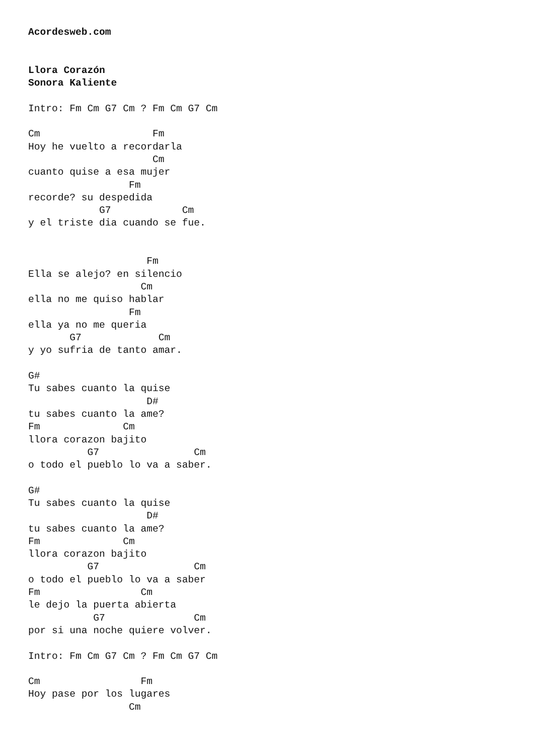Acordesweb.com


Llora Corazón
Sonora Kaliente

Intro: Fm Cm G7 Cm ? Fm Cm G7 Cm

Cm                   Fm
Hoy he vuelto a recordarla
                     Cm
cuanto quise a esa mujer
                 Fm
recorde? su despedida
            G7            Cm
y el triste dia cuando se fue.


                    Fm
Ella se alejo? en silencio
                   Cm
ella no me quiso hablar
                 Fm
ella ya no me queria
       G7             Cm
y yo sufria de tanto amar.

G#
Tu sabes cuanto la quise
                    D#
tu sabes cuanto la ame?
Fm              Cm
llora corazon bajito
          G7                Cm
o todo el pueblo lo va a saber.

G#
Tu sabes cuanto la quise
                    D#
tu sabes cuanto la ame?
Fm              Cm
llora corazon bajito
          G7                Cm
o todo el pueblo lo va a saber
Fm                 Cm
le dejo la puerta abierta
           G7               Cm
por si una noche quiere volver.

Intro: Fm Cm G7 Cm ? Fm Cm G7 Cm

Cm                 Fm
Hoy pase por los lugares
                 Cm